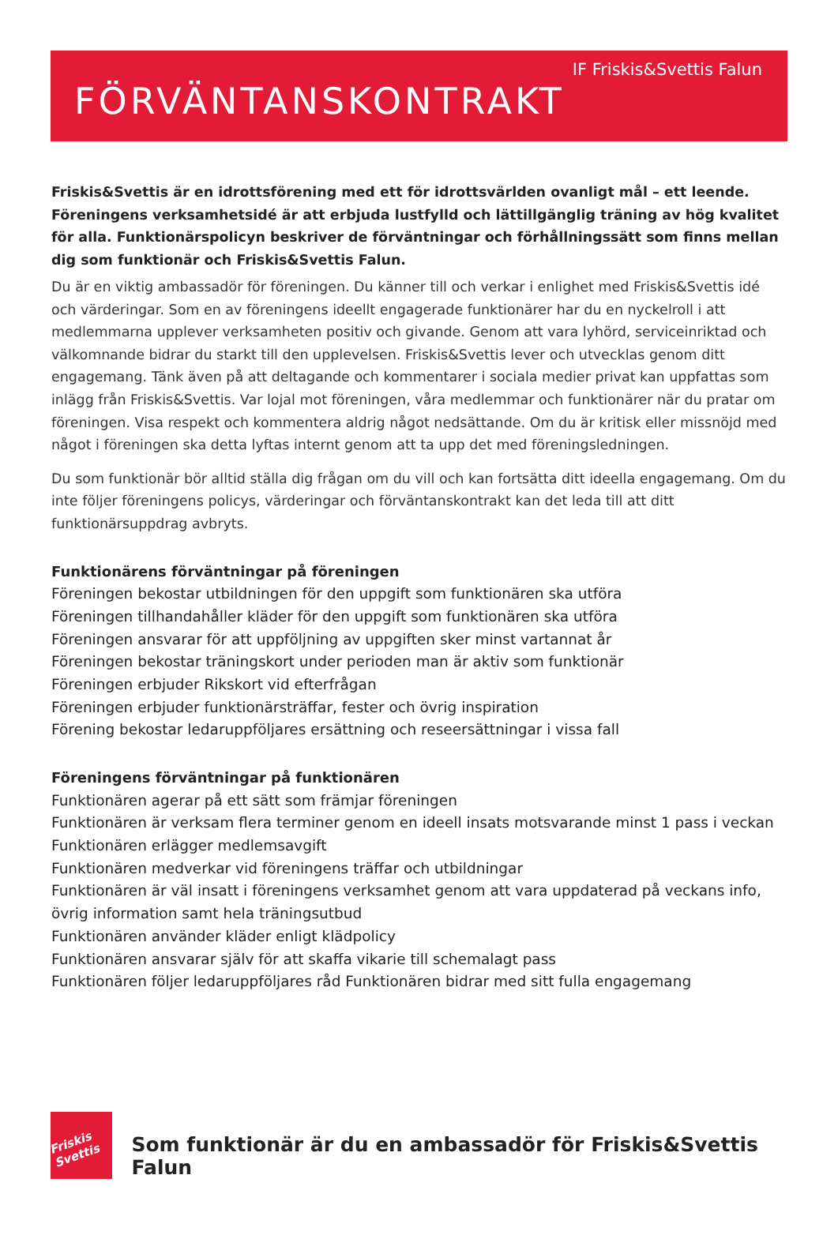IF Friskis&Svettis Falun
FÖRVÄNTANSKONTRAKT
Friskis&Svettis är en idrottsförening med ett för idrottsvärlden ovanligt mål – ett leende. Föreningens verksamhetsidé är att erbjuda lustfylld och lättillgänglig träning av hög kvalitet för alla. Funktionärspolicyn beskriver de förväntningar och förhållningssätt som finns mellan dig som funktionär och Friskis&Svettis Falun.
Du är en viktig ambassadör för föreningen. Du känner till och verkar i enlighet med Friskis&Svettis idé och värderingar. Som en av föreningens ideellt engagerade funktionärer har du en nyckelroll i att medlemmarna upplever verksamheten positiv och givande. Genom att vara lyhörd, serviceinriktad och välkomnande bidrar du starkt till den upplevelsen. Friskis&Svettis lever och utvecklas genom ditt engagemang. Tänk även på att deltagande och kommentarer i sociala medier privat kan uppfattas som inlägg från Friskis&Svettis. Var lojal mot föreningen, våra medlemmar och funktionärer när du pratar om föreningen. Visa respekt och kommentera aldrig något nedsättande. Om du är kritisk eller missnöjd med något i föreningen ska detta lyftas internt genom att ta upp det med föreningsledningen.
Du som funktionär bör alltid ställa dig frågan om du vill och kan fortsätta ditt ideella engagemang. Om du inte följer föreningens policys, värderingar och förväntanskontrakt kan det leda till att ditt funktionärsuppdrag avbryts.
Funktionärens förväntningar på föreningen
Föreningen bekostar utbildningen för den uppgift som funktionären ska utföra
Föreningen tillhandahåller kläder för den uppgift som funktionären ska utföra
Föreningen ansvarar för att uppföljning av uppgiften sker minst vartannat år
Föreningen bekostar träningskort under perioden man är aktiv som funktionär
Föreningen erbjuder Rikskort vid efterfrågan
Föreningen erbjuder funktionärsträffar, fester och övrig inspiration
Förening bekostar ledaruppföljares ersättning och reseersättningar i vissa fall
Föreningens förväntningar på funktionären
Funktionären agerar på ett sätt som främjar föreningen
Funktionären är verksam flera terminer genom en ideell insats motsvarande minst 1 pass i veckan
Funktionären erlägger medlemsavgift
Funktionären medverkar vid föreningens träffar och utbildningar
Funktionären är väl insatt i föreningens verksamhet genom att vara uppdaterad på veckans info, övrig information samt hela träningsutbud
Funktionären använder kläder enligt klädpolicy
Funktionären ansvarar själv för att skaffa vikarie till schemalagt pass
Funktionären följer ledaruppföljares råd Funktionären bidrar med sitt fulla engagemang
Friskis Svettis
Som funktionär är du en ambassadör för Friskis&Svettis Falun